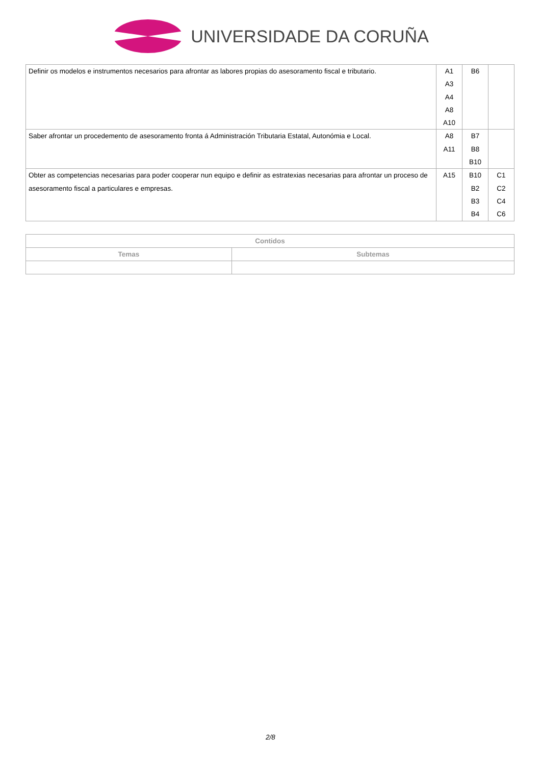UNIVERSIDADE DA CORUÑA
| Definir os modelos e instrumentos necesarios para afrontar as labores propias do asesoramento fiscal e tributario. | A1 A3 A4 A8 A10 | B6 | |
| Saber afrontar un procedemento de asesoramento fronta á Administración Tributaria Estatal, Autonómia e Local. | A8 A11 | B7 B8 B10 | |
| Obter as competencias necesarias para poder cooperar nun equipo e definir as estratexias necesarias para afrontar un proceso de asesoramento fiscal a particulares e empresas. | A15 | B10 B2 B3 B4 | C1 C2 C4 C6 |
| Contidos | |
| --- | --- |
| Temas | Subtemas |
2/8